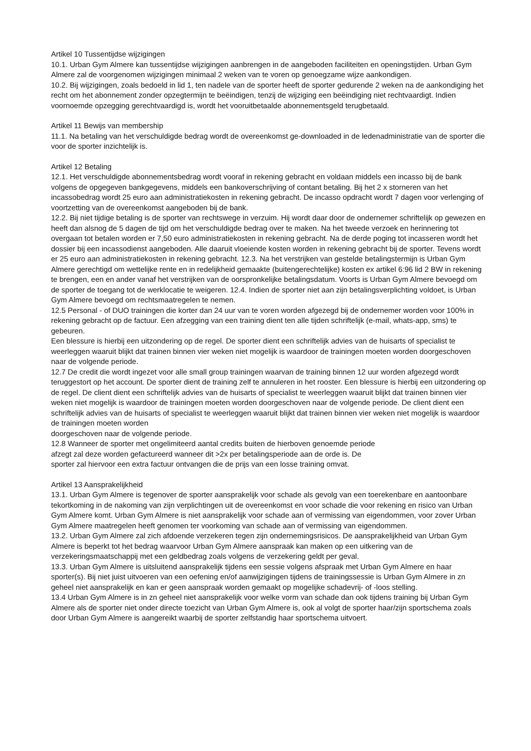Artikel 10 Tussentijdse wijzigingen
10.1. Urban Gym Almere kan tussentijdse wijzigingen aanbrengen in de aangeboden faciliteiten en openingstijden. Urban Gym Almere zal de voorgenomen wijzigingen minimaal 2 weken van te voren op genoegzame wijze aankondigen.
10.2. Bij wijzigingen, zoals bedoeld in lid 1, ten nadele van de sporter heeft de sporter gedurende 2 weken na de aankondiging het recht om het abonnement zonder opzegtermijn te beëindigen, tenzij de wijziging een beëindiging niet rechtvaardigt. Indien voornoemde opzegging gerechtvaardigd is, wordt het vooruitbetaalde abonnementsgeld terugbetaald.
Artikel 11 Bewijs van membership
11.1. Na betaling van het verschuldigde bedrag wordt de overeenkomst ge-downloaded in de ledenadministratie van de sporter die voor de sporter inzichtelijk is.
Artikel 12 Betaling
12.1. Het verschuldigde abonnementsbedrag wordt vooraf in rekening gebracht en voldaan middels een incasso bij de bank volgens de opgegeven bankgegevens, middels een bankoverschrijving of contant betaling. Bij het 2 x storneren van het incassobedrag wordt 25 euro aan administratiekosten in rekening gebracht. De incasso opdracht wordt 7 dagen voor verlenging of voortzetting van de overeenkomst aangeboden bij de bank.
12.2. Bij niet tijdige betaling is de sporter van rechtswege in verzuim. Hij wordt daar door de ondernemer schriftelijk op gewezen en heeft dan alsnog de 5 dagen de tijd om het verschuldigde bedrag over te maken. Na het tweede verzoek en herinnering tot overgaan tot betalen worden er 7,50 euro administratiekosten in rekening gebracht. Na de derde poging tot incasseren wordt het dossier bij een incassodienst aangeboden. Alle daaruit vloeiende kosten worden in rekening gebracht bij de sporter. Tevens wordt er 25 euro aan administratiekosten in rekening gebracht. 12.3. Na het verstrijken van gestelde betalingstermijn is Urban Gym Almere gerechtigd om wettelijke rente en in redelijkheid gemaakte (buitengerechtelijke) kosten ex artikel 6:96 lid 2 BW in rekening te brengen, een en ander vanaf het verstrijken van de oorspronkelijke betalingsdatum. Voorts is Urban Gym Almere bevoegd om de sporter de toegang tot de werklocatie te weigeren. 12.4. Indien de sporter niet aan zijn betalingsverplichting voldoet, is Urban Gym Almere bevoegd om rechtsmaatregelen te nemen.
12.5 Personal - of DUO trainingen die korter dan 24 uur van te voren worden afgezegd bij de ondernemer worden voor 100% in rekening gebracht op de factuur. Een afzegging van een training dient ten alle tijden schriftelijk (e-mail, whats-app, sms) te gebeuren.
Een blessure is hierbij een uitzondering op de regel. De sporter dient een schriftelijk advies van de huisarts of specialist te weerleggen waaruit blijkt dat trainen binnen vier weken niet mogelijk is waardoor de trainingen moeten worden doorgeschoven naar de volgende periode.
12.7 De credit die wordt ingezet voor alle small group trainingen waarvan de training binnen 12 uur worden afgezegd wordt teruggestort op het account. De sporter dient de training zelf te annuleren in het rooster. Een blessure is hierbij een uitzondering op de regel. De client dient een schriftelijk advies van de huisarts of specialist te weerleggen waaruit blijkt dat trainen binnen vier weken niet mogelijk is waardoor de trainingen moeten worden doorgeschoven naar de volgende periode. De client dient een schriftelijk advies van de huisarts of specialist te weerleggen waaruit blijkt dat trainen binnen vier weken niet mogelijk is waardoor de trainingen moeten worden
doorgeschoven naar de volgende periode.
12.8 Wanneer de sporter met ongelimiteerd aantal credits buiten de hierboven genoemde periode
afzegt zal deze worden gefactureerd wanneer dit >2x per betalingsperiode aan de orde is. De
sporter zal hiervoor een extra factuur ontvangen die de prijs van een losse training omvat.
Artikel 13 Aansprakelijkheid
13.1. Urban Gym Almere is tegenover de sporter aansprakelijk voor schade als gevolg van een toerekenbare en aantoonbare tekortkoming in de nakoming van zijn verplichtingen uit de overeenkomst en voor schade die voor rekening en risico van Urban Gym Almere komt. Urban Gym Almere is niet aansprakelijk voor schade aan of vermissing van eigendommen, voor zover Urban Gym Almere maatregelen heeft genomen ter voorkoming van schade aan of vermissing van eigendommen.
13.2. Urban Gym Almere zal zich afdoende verzekeren tegen zijn ondernemingsrisicos. De aansprakelijkheid van Urban Gym Almere is beperkt tot het bedrag waarvoor Urban Gym Almere aanspraak kan maken op een uitkering van de verzekeringsmaatschappij met een geldbedrag zoals volgens de verzekering geldt per geval.
13.3. Urban Gym Almere is uitsluitend aansprakelijk tijdens een sessie volgens afspraak met Urban Gym Almere en haar sporter(s). Bij niet juist uitvoeren van een oefening en/of aanwijzigingen tijdens de trainingssessie is Urban Gym Almere in zn geheel niet aansprakelijk en kan er geen aanspraak worden gemaakt op mogelijke schadevrij- of -loos stelling.
13.4 Urban Gym Almere is in zn geheel niet aansprakelijk voor welke vorm van schade dan ook tijdens training bij Urban Gym Almere als de sporter niet onder directe toezicht van Urban Gym Almere is, ook al volgt de sporter haar/zijn sportschema zoals door Urban Gym Almere is aangereikt waarbij de sporter zelfstandig haar sportschema uitvoert.